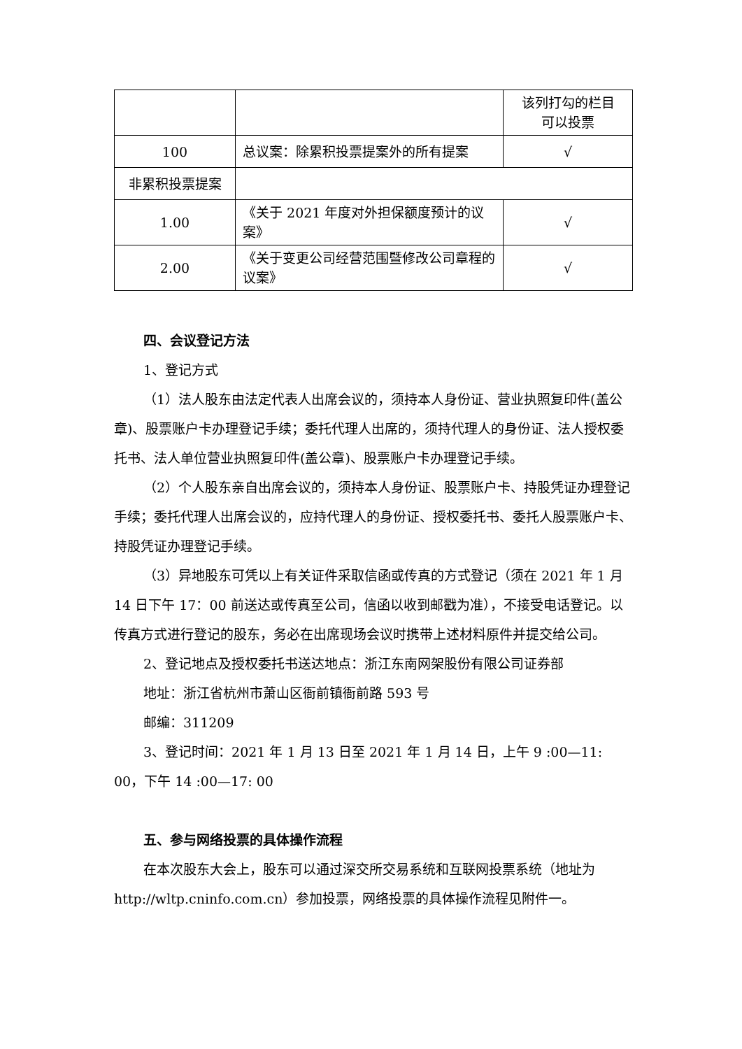| | | 该列打勾的栏目 可以投票 |
| 100 | 总议案：除累积投票提案外的所有提案 | √ |
| 非累积投票提案 | | |
| 1.00 | 《关于 2021 年度对外担保额度预计的议案》 | √ |
| 2.00 | 《关于变更公司经营范围暨修改公司章程的议案》 | √ |
四、会议登记方法
1、登记方式
（1）法人股东由法定代表人出席会议的，须持本人身份证、营业执照复印件(盖公章)、股票账户卡办理登记手续；委托代理人出席的，须持代理人的身份证、法人授权委托书、法人单位营业执照复印件(盖公章)、股票账户卡办理登记手续。
（2）个人股东亲自出席会议的，须持本人身份证、股票账户卡、持股凭证办理登记手续；委托代理人出席会议的，应持代理人的身份证、授权委托书、委托人股票账户卡、持股凭证办理登记手续。
（3）异地股东可凭以上有关证件采取信函或传真的方式登记（须在 2021 年 1 月 14 日下午 17：00 前送达或传真至公司，信函以收到邮戳为准），不接受电话登记。以传真方式进行登记的股东，务必在出席现场会议时携带上述材料原件并提交给公司。
2、登记地点及授权委托书送达地点：浙江东南网架股份有限公司证券部
地址：浙江省杭州市萧山区衙前镇衙前路 593 号
邮编：311209
3、登记时间：2021 年 1 月 13 日至 2021 年 1 月 14 日，上午 9 :00—11: 00，下午 14 :00—17: 00
五、参与网络投票的具体操作流程
在本次股东大会上，股东可以通过深交所交易系统和互联网投票系统（地址为 http://wltp.cninfo.com.cn）参加投票，网络投票的具体操作流程见附件一。